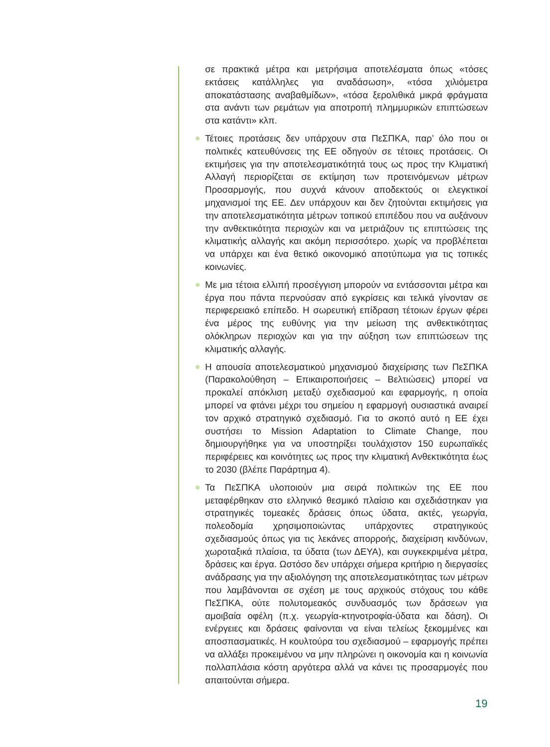σε πρακτικά μέτρα και μετρήσιμα αποτελέσματα όπως «τόσες εκτάσεις κατάλληλες για αναδάσωση», «τόσα χιλιόμετρα αποκατάστασης αναβαθμίδων», «τόσα ξερολιθικά μικρά φράγματα στα ανάντι των ρεμάτων για αποτροπή πλημμυρικών επιπτώσεων στα κατάντι» κλπ.
Τέτοιες προτάσεις δεν υπάρχουν στα ΠεΣΠΚΑ, παρ’ όλο που οι πολιτικές κατευθύνσεις της ΕΕ οδηγούν σε τέτοιες προτάσεις. Οι εκτιμήσεις για την αποτελεσματικότητά τους ως προς την Κλιματική Αλλαγή περιορίζεται σε εκτίμηση των προτεινόμενων μέτρων Προσαρμογής, που συχνά κάνουν αποδεκτούς οι ελεγκτικοί μηχανισμοί της ΕΕ. Δεν υπάρχουν και δεν ζητούνται εκτιμήσεις για την αποτελεσματικότητα μέτρων τοπικού επιπέδου που να αυξάνουν την ανθεκτικότητα περιοχών και να μετριάζουν τις επιπτώσεις της κλιματικής αλλαγής και ακόμη περισσότερο. χωρίς να προβλέπεται να υπάρχει και ένα θετικό οικονομικό αποτύπωμα για τις τοπικές κοινωνίες.
Με μια τέτοια ελλιπή προσέγγιση μπορούν να εντάσσονται μέτρα και έργα που πάντα περνούσαν από εγκρίσεις και τελικά γίνονταν σε περιφερειακό επίπεδο. Η σωρευτική επίδραση τέτοιων έργων φέρει ένα μέρος της ευθύνης για την μείωση της ανθεκτικότητας ολόκληρων περιοχών και για την αύξηση των επιπτώσεων της κλιματικής αλλαγής.
Η απουσία αποτελεσματικού μηχανισμού διαχείρισης των ΠεΣΠΚΑ (Παρακολούθηση – Επικαιροποιήσεις – Βελτιώσεις) μπορεί να προκαλεί απόκλιση μεταξύ σχεδιασμού και εφαρμογής, η οποία μπορεί να φτάνει μέχρι του σημείου η εφαρμογή ουσιαστικά αναιρεί τον αρχικό στρατηγικό σχεδιασμό. Για το σκοπό αυτό η ΕΕ έχει συστήσει το Mission Adaptation to Climate Change, που δημιουργήθηκε για να υποστηρίξει τουλάχιστον 150 ευρωπαϊκές περιφέρειες και κοινότητες ως προς την κλιματική Ανθεκτικότητα έως το 2030 (βλέπε Παράρτημα 4).
Τα ΠεΣΠΚΑ υλοποιούν μια σειρά πολιτικών της ΕΕ που μεταφέρθηκαν στο ελληνικό θεσμικό πλαίσιο και σχεδιάστηκαν για στρατηγικές τομεακές δράσεις όπως ύδατα, ακτές, γεωργία, πολεοδομία χρησιμοποιώντας υπάρχοντες στρατηγικούς σχεδιασμούς όπως για τις λεκάνες απορροής, διαχείριση κινδύνων, χωροταξικά πλαίσια, τα ύδατα (των ΔΕΥΑ), και συγκεκριμένα μέτρα, δράσεις και έργα. Ωστόσο δεν υπάρχει σήμερα κριτήριο η διεργασίες ανάδρασης για την αξιολόγηση της αποτελεσματικότητας των μέτρων που λαμβάνονται σε σχέση με τους αρχικούς στόχους του κάθε ΠεΣΠΚΑ, ούτε πολυτομεακός συνδυασμός των δράσεων για αμοιβαία οφέλη (π.χ. γεωργία-κτηνοτροφία-ύδατα και δάση). Οι ενέργειες και δράσεις φαίνονται να είναι τελείως ξεκομμένες και αποσπασματικές. Η κουλτούρα του σχεδιασμού – εφαρμογής πρέπει να αλλάξει προκειμένου να μην πληρώνει η οικονομία και η κοινωνία πολλαπλάσια κόστη αργότερα αλλά να κάνει τις προσαρμογές που απαιτούνται σήμερα.
19